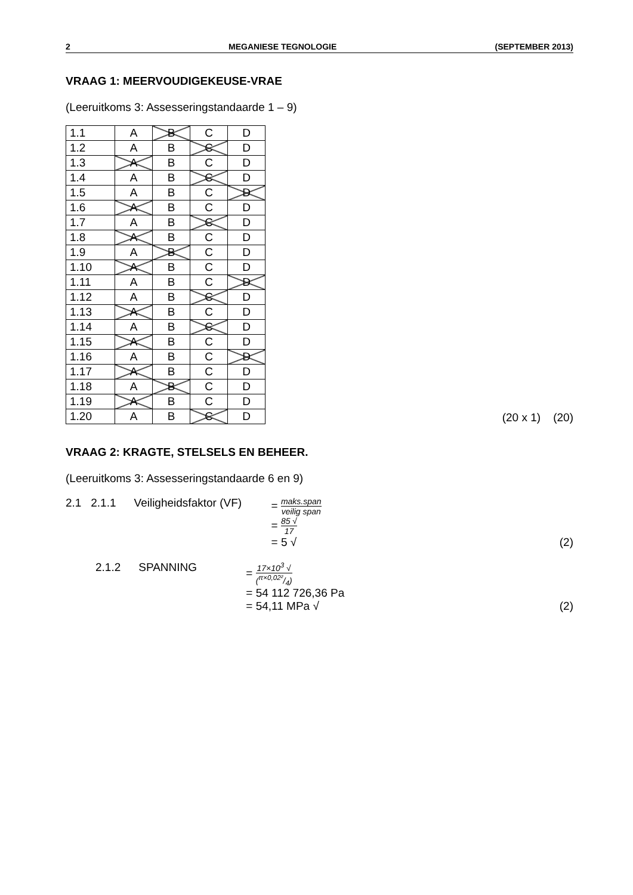2 MEGANIESE TEGNOLOGIE (SEPTEMBER 2013)
VRAAG 1: MEERVOUDIGEKEUSE-VRAE
(Leeruitkoms 3: Assesseringstandaarde 1 – 9)
| 1.1 | A | B | C | D |
| 1.2 | A | B | C | D |
| 1.3 | A | B | C | D |
| 1.4 | A | B | C | D |
| 1.5 | A | B | C | D |
| 1.6 | A | B | C | D |
| 1.7 | A | B | C | D |
| 1.8 | A | B | C | D |
| 1.9 | A | B | C | D |
| 1.10 | A | B | C | D |
| 1.11 | A | B | C | D |
| 1.12 | A | B | C | D |
| 1.13 | A | B | C | D |
| 1.14 | A | B | C | D |
| 1.15 | A | B | C | D |
| 1.16 | A | B | C | D |
| 1.17 | A | B | C | D |
| 1.18 | A | B | C | D |
| 1.19 | A | B | C | D |
| 1.20 | A | B | C | D |
(20 x 1) (20)
VRAAG 2: KRAGTE, STELSELS EN BEHEER.
(Leeruitkoms 3: Assesseringstandaarde 6 en 9)
2.1 2.1.1 Veiligheidsfaktor (VF)
= maks.span veilig span
= 85 √ 17
= 5 √
(2)
2.1.2 SPANNING = 17×10<sup>3</sup> √ (π×0,02²/4)
= 54 112 726,36 Pa
= 54,11 MPa √
(2)